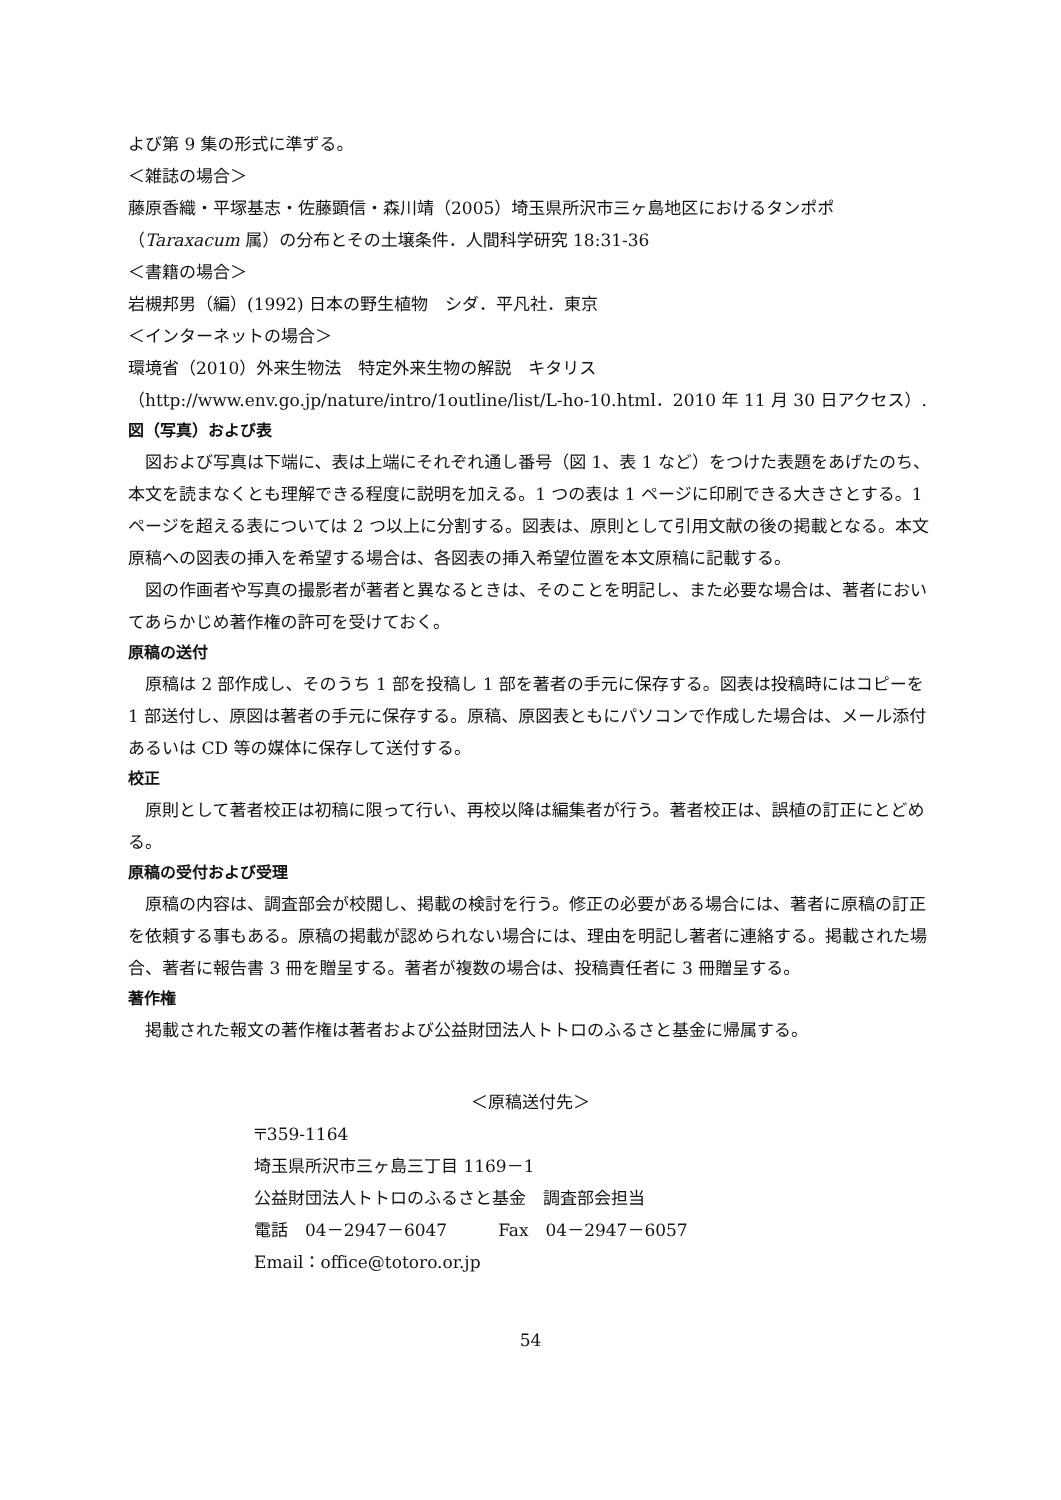よび第 9 集の形式に準ずる。
＜雑誌の場合＞
藤原香織・平塚基志・佐藤顕信・森川靖（2005）埼玉県所沢市三ヶ島地区におけるタンポポ（Taraxacum 属）の分布とその土壌条件．人間科学研究 18:31-36
＜書籍の場合＞
岩槻邦男（編）(1992) 日本の野生植物　シダ．平凡社．東京
＜インターネットの場合＞
環境省（2010）外来生物法　特定外来生物の解説　キタリス
（http://www.env.go.jp/nature/intro/1outline/list/L-ho-10.html．2010 年 11 月 30 日アクセス）.
図（写真）および表
図および写真は下端に、表は上端にそれぞれ通し番号（図 1、表 1 など）をつけた表題をあげたのち、本文を読まなくとも理解できる程度に説明を加える。1 つの表は 1 ページに印刷できる大きさとする。1 ページを超える表については 2 つ以上に分割する。図表は、原則として引用文献の後の掲載となる。本文原稿への図表の挿入を希望する場合は、各図表の挿入希望位置を本文原稿に記載する。
図の作画者や写真の撮影者が著者と異なるときは、そのことを明記し、また必要な場合は、著者においてあらかじめ著作権の許可を受けておく。
原稿の送付
原稿は 2 部作成し、そのうち 1 部を投稿し 1 部を著者の手元に保存する。図表は投稿時にはコピーを 1 部送付し、原図は著者の手元に保存する。原稿、原図表ともにパソコンで作成した場合は、メール添付あるいは CD 等の媒体に保存して送付する。
校正
原則として著者校正は初稿に限って行い、再校以降は編集者が行う。著者校正は、誤植の訂正にとどめる。
原稿の受付および受理
原稿の内容は、調査部会が校閲し、掲載の検討を行う。修正の必要がある場合には、著者に原稿の訂正を依頼する事もある。原稿の掲載が認められない場合には、理由を明記し著者に連絡する。掲載された場合、著者に報告書 3 冊を贈呈する。著者が複数の場合は、投稿責任者に 3 冊贈呈する。
著作権
掲載された報文の著作権は著者および公益財団法人トトロのふるさと基金に帰属する。
＜原稿送付先＞
〒359-1164
埼玉県所沢市三ヶ島三丁目 1169－1
公益財団法人トトロのふるさと基金　調査部会担当
電話　04－2947－6047　　　Fax　04－2947－6057
Email：office@totoro.or.jp
54